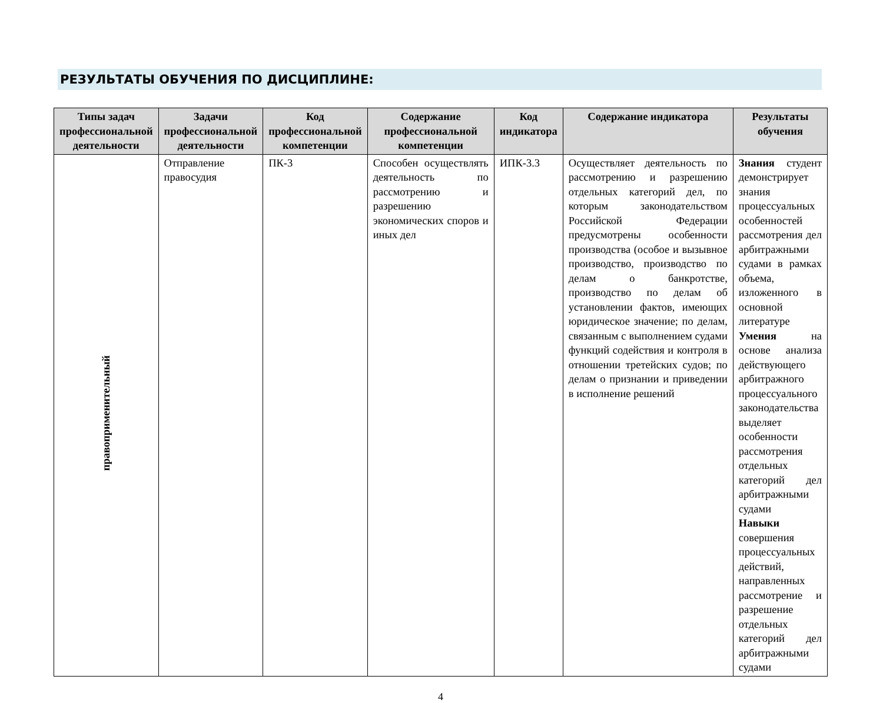РЕЗУЛЬТАТЫ ОБУЧЕНИЯ ПО ДИСЦИПЛИНЕ:
| Типы задач профессиональной деятельности | Задачи профессиональной деятельности | Код профессиональной компетенции | Содержание профессиональной компетенции | Код индикатора | Содержание индикатора | Результаты обучения |
| --- | --- | --- | --- | --- | --- | --- |
| правоприменительный | Отправление правосудия | ПК-3 | Способен осуществлять деятельность по рассмотрению и разрешению экономических споров и иных дел | ИПК-3.3 | Осуществляет деятельность по рассмотрению и разрешению отдельных категорий дел, по которым законодательством Российской Федерации предусмотрены особенности производства (особое и вызывное производство, производство по делам о банкротстве, производство по делам об установлении фактов, имеющих юридическое значение; по делам, связанным с выполнением судами функций содействия и контроля в отношении третейских судов; по делам о признании и приведении в исполнение решений | Знания студент демонстрирует знания процессуальных особенностей рассмотрения дел арбитражными судами в рамках объема, изложенного в основной литературе Умения на основе анализа действующего арбитражного процессуального законодательства выделяет особенности рассмотрения отдельных категорий дел арбитражными судами Навыки совершения процессуальных действий, направленных рассмотрение и разрешение отдельных категорий дел арбитражными судами |
4